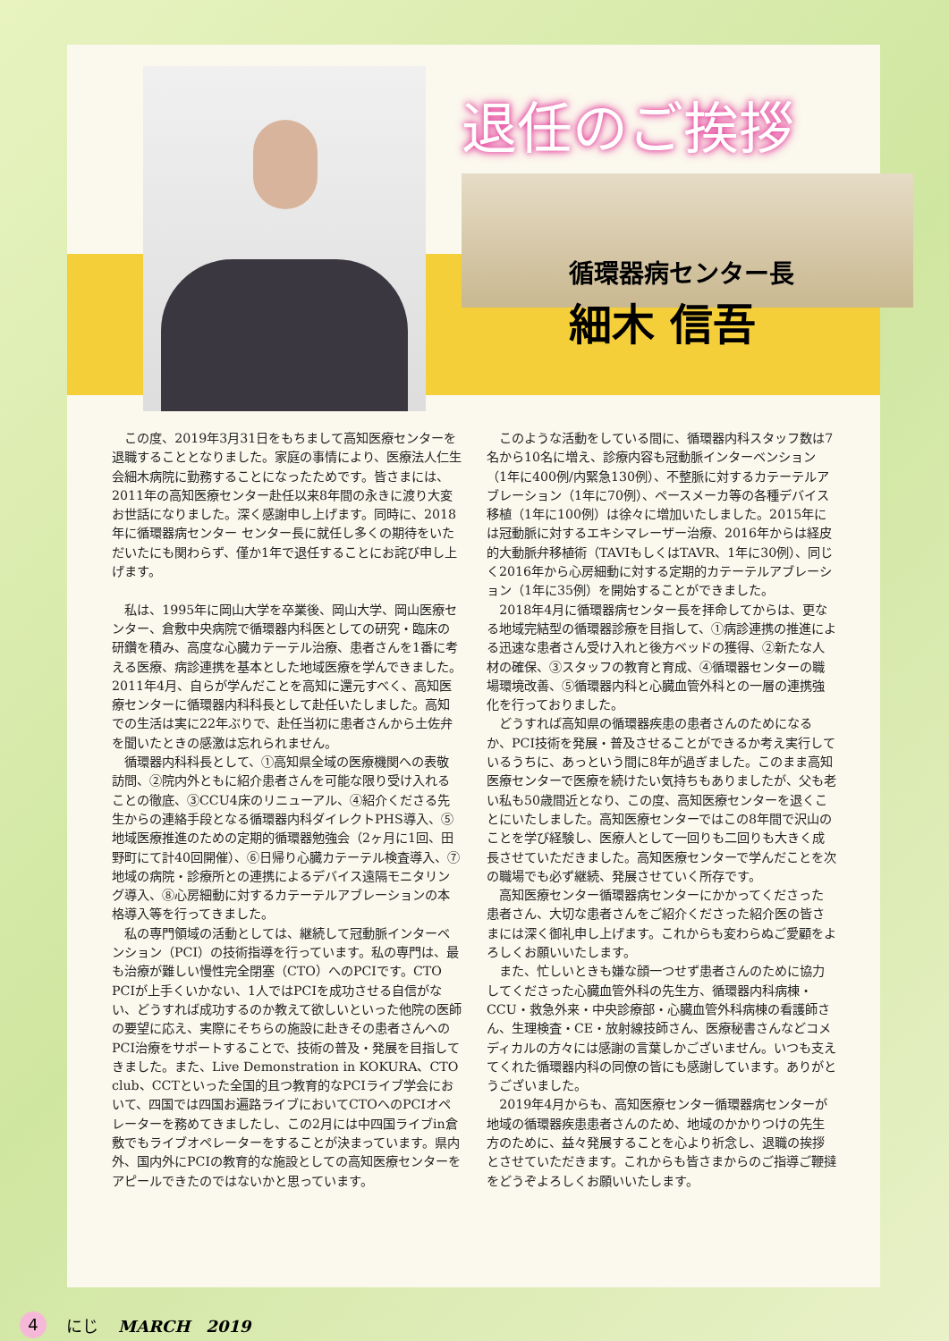退任のご挨拶
循環器病センター長
細木 信吾
この度、2019年3月31日をもちまして高知医療センターを退職することとなりました。家庭の事情により、医療法人仁生会細木病院に勤務することになったためです。皆さまには、2011年の高知医療センター赴任以来8年間の永きに渡り大変お世話になりました。深く感謝申し上げます。同時に、2018年に循環器病センター センター長に就任し多くの期待をいただいたにも関わらず、僅か1年で退任することにお詫び申し上げます。
私は、1995年に岡山大学を卒業後、岡山大学、岡山医療センター、倉敷中央病院で循環器内科医としての研究・臨床の研鑽を積み、高度な心臓カテーテル治療、患者さんを1番に考える医療、病診連携を基本とした地域医療を学んできました。2011年4月、自らが学んだことを高知に還元すべく、高知医療センターに循環器内科科長として赴任いたしました。高知での生活は実に22年ぶりで、赴任当初に患者さんから土佐弁を聞いたときの感激は忘れられません。
循環器内科科長として、①高知県全域の医療機関への表敬訪問、②院内外ともに紹介患者さんを可能な限り受け入れることの徹底、③CCU4床のリニューアル、④紹介くださる先生からの連絡手段となる循環器内科ダイレクトPHS導入、⑤地域医療推進のための定期的循環器勉強会（2ヶ月に1回、田野町にて計40回開催）、⑥日帰り心臓カテーテル検査導入、⑦地域の病院・診療所との連携によるデバイス遠隔モニタリング導入、⑧心房細動に対するカテーテルアブレーションの本格導入等を行ってきました。
私の専門領域の活動としては、継続して冠動脈インターベンション（PCI）の技術指導を行っています。私の専門は、最も治療が難しい慢性完全閉塞（CTO）へのPCIです。CTO PCIが上手くいかない、1人ではPCIを成功させる自信がない、どうすれば成功するのか教えて欲しいといった他院の医師の要望に応え、実際にそちらの施設に赴きその患者さんへのPCI治療をサポートすることで、技術の普及・発展を目指してきました。また、Live Demonstration in KOKURA、CTO club、CCTといった全国的且つ教育的なPCIライブ学会において、四国では四国お遍路ライブにおいてCTOへのPCIオペレーターを務めてきましたし、この2月には中四国ライブin倉敷でもライブオペレーターをすることが決まっています。県内外、国内外にPCIの教育的な施設としての高知医療センターをアピールできたのではないかと思っています。
このような活動をしている間に、循環器内科スタッフ数は7名から10名に増え、診療内容も冠動脈インターベンション（1年に400例/内緊急130例）、不整脈に対するカテーテルアブレーション（1年に70例）、ペースメーカ等の各種デバイス移植（1年に100例）は徐々に増加いたしました。2015年には冠動脈に対するエキシマレーザー治療、2016年からは経皮的大動脈弁移植術（TAVIもしくはTAVR、1年に30例）、同じく2016年から心房細動に対する定期的カテーテルアブレーション（1年に35例）を開始することができました。
2018年4月に循環器病センター長を拝命してからは、更なる地域完結型の循環器診療を目指して、①病診連携の推進による迅速な患者さん受け入れと後方ベッドの獲得、②新たな人材の確保、③スタッフの教育と育成、④循環器センターの職場環境改善、⑤循環器内科と心臓血管外科との一層の連携強化を行っておりました。
どうすれば高知県の循環器疾患の患者さんのためになるか、PCI技術を発展・普及させることができるか考え実行しているうちに、あっという間に8年が過ぎました。このまま高知医療センターで医療を続けたい気持ちもありましたが、父も老い私も50歳間近となり、この度、高知医療センターを退くことにいたしました。高知医療センターではこの8年間で沢山のことを学び経験し、医療人として一回りも二回りも大きく成長させていただきました。高知医療センターで学んだことを次の職場でも必ず継続、発展させていく所存です。
高知医療センター循環器病センターにかかってくださった患者さん、大切な患者さんをご紹介くださった紹介医の皆さまには深く御礼申し上げます。これからも変わらぬご愛顧をよろしくお願いいたします。
また、忙しいときも嫌な顔一つせず患者さんのために協力してくださった心臓血管外科の先生方、循環器内科病棟・CCU・救急外来・中央診療部・心臓血管外科病棟の看護師さん、生理検査・CE・放射線技師さん、医療秘書さんなどコメディカルの方々には感謝の言葉しかございません。いつも支えてくれた循環器内科の同僚の皆にも感謝しています。ありがとうございました。
2019年4月からも、高知医療センター循環器病センターが地域の循環器疾患患者さんのため、地域のかかりつけの先生方のために、益々発展することを心より祈念し、退職の挨拶とさせていただきます。これからも皆さまからのご指導ご鞭撻をどうぞよろしくお願いいたします。
4 にじ MARCH　2019